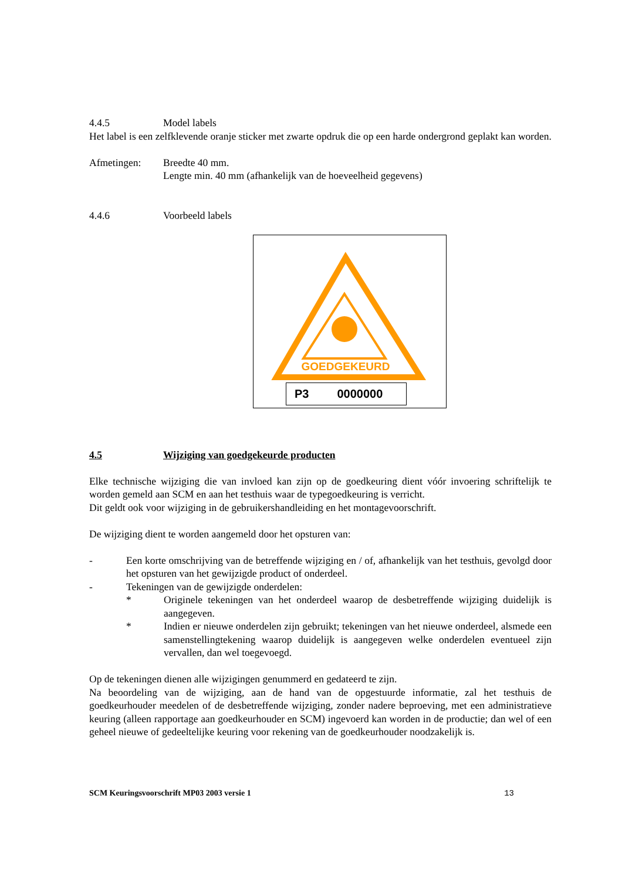4.4.5 Model labels
Het label is een zelfklevende oranje sticker met zwarte opdruk die op een harde ondergrond geplakt kan worden.
Afmetingen: Breedte 40 mm.
Lengte min. 40 mm (afhankelijk van de hoeveelheid gegevens)
4.4.6 Voorbeeld labels
GOEDGEKEURD
P3 0000000
4.5 Wijziging van goedgekeurde producten
Elke technische wijziging die van invloed kan zijn op de goedkeuring dient vóór invoering schriftelijk te worden gemeld aan SCM en aan het testhuis waar de typegoedkeuring is verricht.
Dit geldt ook voor wijziging in de gebruikershandleiding en het montagevoorschrift.
De wijziging dient te worden aangemeld door het opsturen van:
- Een korte omschrijving van de betreffende wijziging en / of, afhankelijk van het testhuis, gevolgd door het opsturen van het gewijzigde product of onderdeel.
- Tekeningen van de gewijzigde onderdelen:
* Originele tekeningen van het onderdeel waarop de desbetreffende wijziging duidelijk is aangegeven.
* Indien er nieuwe onderdelen zijn gebruikt; tekeningen van het nieuwe onderdeel, alsmede een samenstellingtekening waarop duidelijk is aangegeven welke onderdelen eventueel zijn vervallen, dan wel toegevoegd.
Op de tekeningen dienen alle wijzigingen genummerd en gedateerd te zijn.
Na beoordeling van de wijziging, aan de hand van de opgestuurde informatie, zal het testhuis de goedkeurhouder meedelen of de desbetreffende wijziging, zonder nadere beproeving, met een administratieve keuring (alleen rapportage aan goedkeurhouder en SCM) ingevoerd kan worden in de productie; dan wel of een geheel nieuwe of gedeeltelijke keuring voor rekening van de goedkeurhouder noodzakelijk is.
SCM Keuringsvoorschrift MP03 2003 versie 1 13